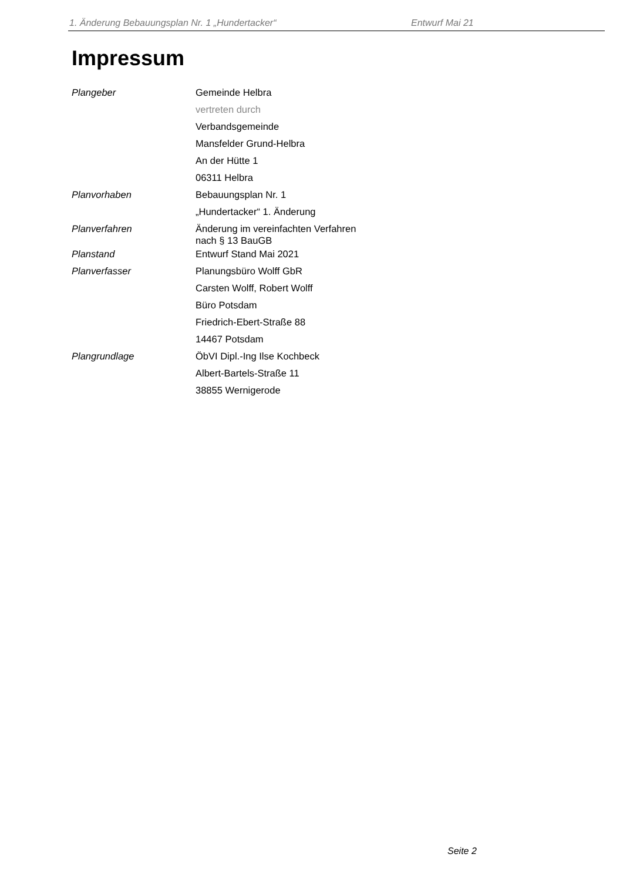1. Änderung Bebauungsplan Nr. 1 „Hundertacker“ Entwurf Mai 21
Impressum
| Plangeber | Gemeinde Helbra |
| | vertreten durch |
| | Verbandsgemeinde |
| | Mansfelder Grund-Helbra |
| | An der Hütte 1 |
| | 06311 Helbra |
| Planvorhaben | Bebauungsplan Nr. 1 |
| | „Hundertacker“ 1. Änderung |
| Planverfahren | Änderung im vereinfachten Verfahren nach § 13 BauGB |
| Planstand | Entwurf Stand Mai 2021 |
| Planverfasser | Planungsbüro Wolff GbR |
| | Carsten Wolff, Robert Wolff |
| | Büro Potsdam |
| | Friedrich-Ebert-Straße 88 |
| | 14467 Potsdam |
| Plangrundlage | ÖbVI Dipl.-Ing Ilse Kochbeck |
| | Albert-Bartels-Straße 11 |
| | 38855 Wernigerode |
Seite 2